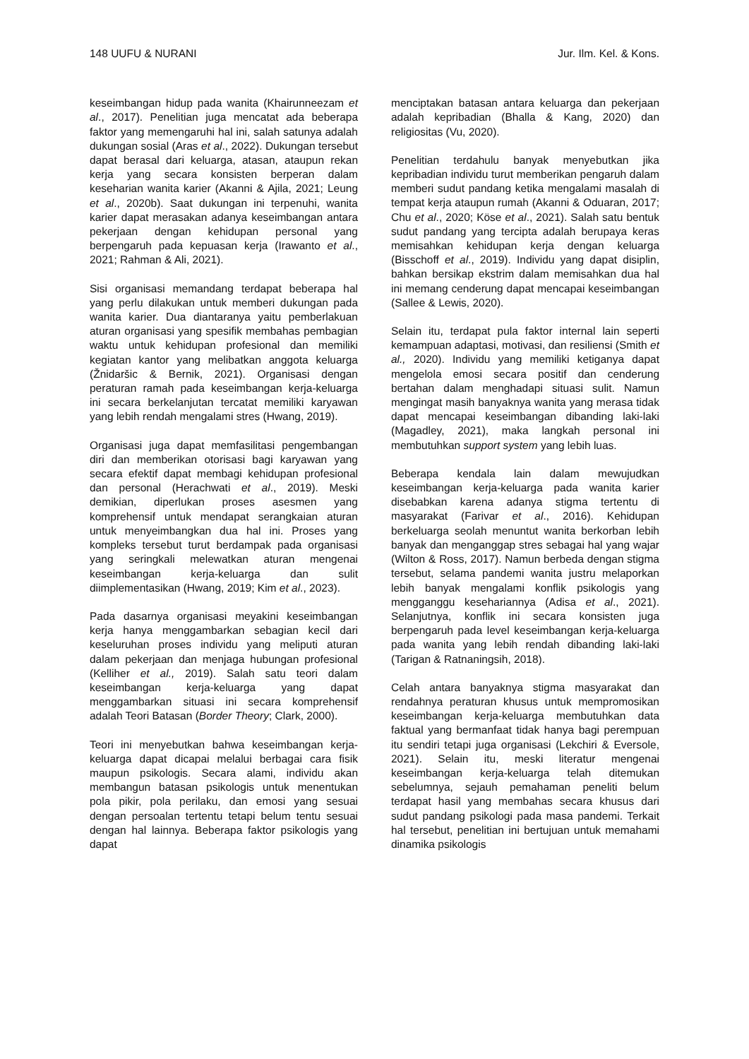148 UUFU & NURANI Jur. Ilm. Kel. & Kons.
keseimbangan hidup pada wanita (Khairunneezam et al., 2017). Penelitian juga mencatat ada beberapa faktor yang memengaruhi hal ini, salah satunya adalah dukungan sosial (Aras et al., 2022). Dukungan tersebut dapat berasal dari keluarga, atasan, ataupun rekan kerja yang secara konsisten berperan dalam keseharian wanita karier (Akanni & Ajila, 2021; Leung et al., 2020b). Saat dukungan ini terpenuhi, wanita karier dapat merasakan adanya keseimbangan antara pekerjaan dengan kehidupan personal yang berpengaruh pada kepuasan kerja (Irawanto et al., 2021; Rahman & Ali, 2021).
Sisi organisasi memandang terdapat beberapa hal yang perlu dilakukan untuk memberi dukungan pada wanita karier. Dua diantaranya yaitu pemberlakuan aturan organisasi yang spesifik membahas pembagian waktu untuk kehidupan profesional dan memiliki kegiatan kantor yang melibatkan anggota keluarga (Žnidaršic & Bernik, 2021). Organisasi dengan peraturan ramah pada keseimbangan kerja-keluarga ini secara berkelanjutan tercatat memiliki karyawan yang lebih rendah mengalami stres (Hwang, 2019).
Organisasi juga dapat memfasilitasi pengembangan diri dan memberikan otorisasi bagi karyawan yang secara efektif dapat membagi kehidupan profesional dan personal (Herachwati et al., 2019). Meski demikian, diperlukan proses asesmen yang komprehensif untuk mendapat serangkaian aturan untuk menyeimbangkan dua hal ini. Proses yang kompleks tersebut turut berdampak pada organisasi yang seringkali melewatkan aturan mengenai keseimbangan kerja-keluarga dan sulit diimplementasikan (Hwang, 2019; Kim et al., 2023).
Pada dasarnya organisasi meyakini keseimbangan kerja hanya menggambarkan sebagian kecil dari keseluruhan proses individu yang meliputi aturan dalam pekerjaan dan menjaga hubungan profesional (Kelliher et al., 2019). Salah satu teori dalam keseimbangan kerja-keluarga yang dapat menggambarkan situasi ini secara komprehensif adalah Teori Batasan (Border Theory; Clark, 2000).
Teori ini menyebutkan bahwa keseimbangan kerja-keluarga dapat dicapai melalui berbagai cara fisik maupun psikologis. Secara alami, individu akan membangun batasan psikologis untuk menentukan pola pikir, pola perilaku, dan emosi yang sesuai dengan persoalan tertentu tetapi belum tentu sesuai dengan hal lainnya. Beberapa faktor psikologis yang dapat
menciptakan batasan antara keluarga dan pekerjaan adalah kepribadian (Bhalla & Kang, 2020) dan religiositas (Vu, 2020).
Penelitian terdahulu banyak menyebutkan jika kepribadian individu turut memberikan pengaruh dalam memberi sudut pandang ketika mengalami masalah di tempat kerja ataupun rumah (Akanni & Oduaran, 2017; Chu et al., 2020; Köse et al., 2021). Salah satu bentuk sudut pandang yang tercipta adalah berupaya keras memisahkan kehidupan kerja dengan keluarga (Bisschoff et al., 2019). Individu yang dapat disiplin, bahkan bersikap ekstrim dalam memisahkan dua hal ini memang cenderung dapat mencapai keseimbangan (Sallee & Lewis, 2020).
Selain itu, terdapat pula faktor internal lain seperti kemampuan adaptasi, motivasi, dan resiliensi (Smith et al., 2020). Individu yang memiliki ketiganya dapat mengelola emosi secara positif dan cenderung bertahan dalam menghadapi situasi sulit. Namun mengingat masih banyaknya wanita yang merasa tidak dapat mencapai keseimbangan dibanding laki-laki (Magadley, 2021), maka langkah personal ini membutuhkan support system yang lebih luas.
Beberapa kendala lain dalam mewujudkan keseimbangan kerja-keluarga pada wanita karier disebabkan karena adanya stigma tertentu di masyarakat (Farivar et al., 2016). Kehidupan berkeluarga seolah menuntut wanita berkorban lebih banyak dan menganggap stres sebagai hal yang wajar (Wilton & Ross, 2017). Namun berbeda dengan stigma tersebut, selama pandemi wanita justru melaporkan lebih banyak mengalami konflik psikologis yang mengganggu kesehariannya (Adisa et al., 2021). Selanjutnya, konflik ini secara konsisten juga berpengaruh pada level keseimbangan kerja-keluarga pada wanita yang lebih rendah dibanding laki-laki (Tarigan & Ratnaningsih, 2018).
Celah antara banyaknya stigma masyarakat dan rendahnya peraturan khusus untuk mempromosikan keseimbangan kerja-keluarga membutuhkan data faktual yang bermanfaat tidak hanya bagi perempuan itu sendiri tetapi juga organisasi (Lekchiri & Eversole, 2021). Selain itu, meski literatur mengenai keseimbangan kerja-keluarga telah ditemukan sebelumnya, sejauh pemahaman peneliti belum terdapat hasil yang membahas secara khusus dari sudut pandang psikologi pada masa pandemi. Terkait hal tersebut, penelitian ini bertujuan untuk memahami dinamika psikologis